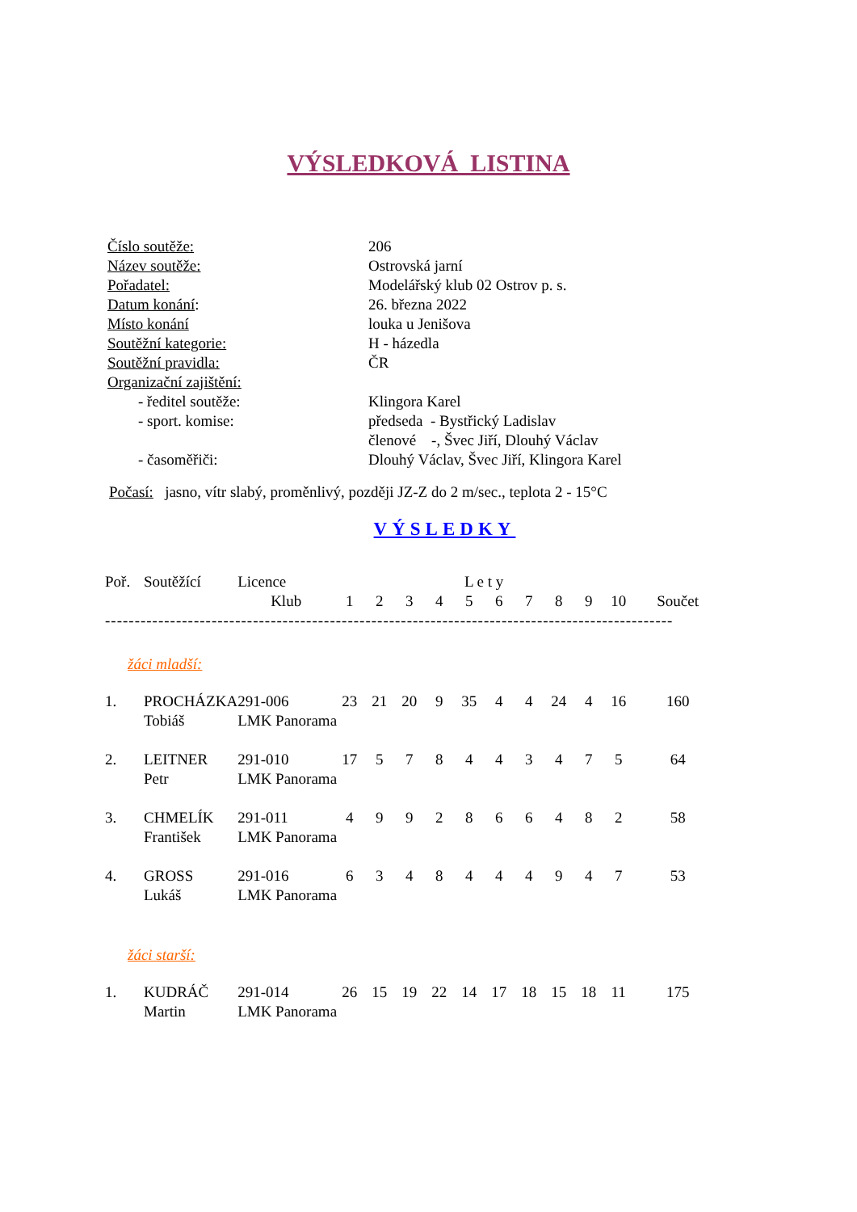VÝSLEDKOVÁ LISTINA
| Číslo soutěže: | 206 |
| Název soutěže: | Ostrovská jarní |
| Pořadatel: | Modelářský klub 02 Ostrov p. s. |
| Datum konání : | 26. března 2022 |
| Místo konání | louka u Jenišova |
| Soutěžní kategorie: | H - házedla |
| Soutěžní pravidla: | ČR |
| Organizační zajištění: | |
| - ředitel soutěže: | Klingora Karel |
| - sport. komise: | předseda - Bystřický Ladislav |
| | členové -, Švec Jiří, Dlouhý Václav |
| - časoměřiči: | Dlouhý Václav, Švec Jiří, Klingora Karel |
Počasí: jasno, vítr slabý, proměnlivý, později JZ-Z do 2 m/sec., teplota 2 - 15°C
VÝSLEDKY
| Poř. | Soutěžící | Licence | L e t y | | | | | | | | | | |
| --- | --- | --- | --- | --- | --- | --- | --- | --- | --- | --- | --- | --- | --- |
| | | Klub | 1 | 2 | 3 | 4 | 5 | 6 | 7 | 8 | 9 | 10 | Součet |
| ------------------------------------------------------------------------------------------------ | | | | | | | | | | | | | |
| žáci mladší: | | | | | | | | | | | | | |
| 1. | PROCHÁZKA | 291-006 | 23 | 21 | 20 | 9 | 35 | 4 | 4 | 24 | 4 | 16 | 160 |
| | Tobiáš | LMK Panorama | | | | | | | | | | | |
| 2. | LEITNER | 291-010 | 17 | 5 | 7 | 8 | 4 | 4 | 3 | 4 | 7 | 5 | 64 |
| | Petr | LMK Panorama | | | | | | | | | | | |
| 3. | CHMELÍK | 291-011 | 4 | 9 | 9 | 2 | 8 | 6 | 6 | 4 | 8 | 2 | 58 |
| | František | LMK Panorama | | | | | | | | | | | |
| 4. | GROSS | 291-016 | 6 | 3 | 4 | 8 | 4 | 4 | 4 | 9 | 4 | 7 | 53 |
| | Lukáš | LMK Panorama | | | | | | | | | | | |
| žáci starší: | | | | | | | | | | | | | |
| 1. | KUDRÁČ | 291-014 | 26 | 15 | 19 | 22 | 14 | 17 | 18 | 15 | 18 | 11 | 175 |
| | Martin | LMK Panorama | | | | | | | | | | | |